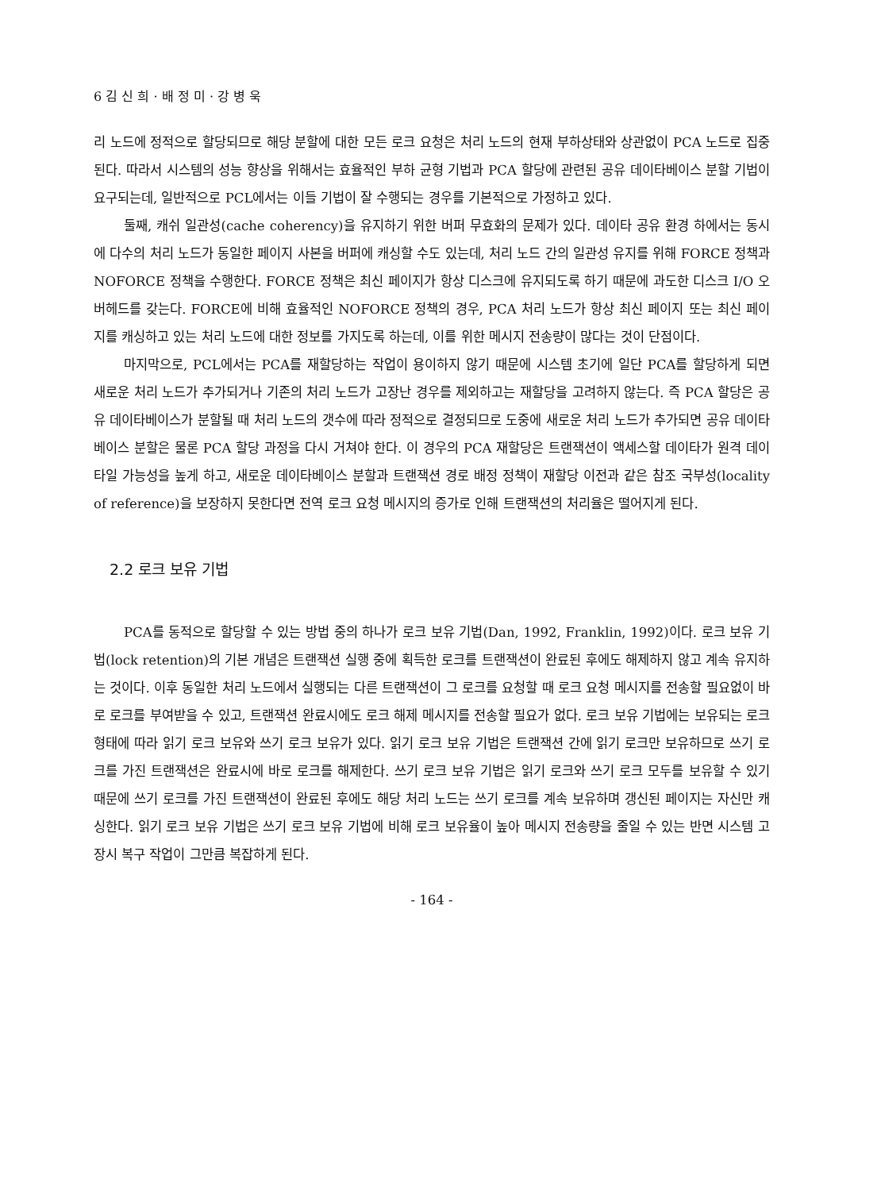6 김 신 희 · 배 정 미 · 강 병 욱
리 노드에 정적으로 할당되므로 해당 분할에 대한 모든 로크 요청은 처리 노드의 현재 부하상태와 상관없이 PCA 노드로 집중된다. 따라서 시스템의 성능 향상을 위해서는 효율적인 부하 균형 기법과 PCA 할당에 관련된 공유 데이타베이스 분할 기법이 요구되는데, 일반적으로 PCL에서는 이들 기법이 잘 수행되는 경우를 기본적으로 가정하고 있다.
둘째, 캐쉬 일관성(cache coherency)을 유지하기 위한 버퍼 무효화의 문제가 있다. 데이타 공유 환경 하에서는 동시에 다수의 처리 노드가 동일한 페이지 사본을 버퍼에 캐싱할 수도 있는데, 처리 노드 간의 일관성 유지를 위해 FORCE 정책과 NOFORCE 정책을 수행한다. FORCE 정책은 최신 페이지가 항상 디스크에 유지되도록 하기 때문에 과도한 디스크 I/O 오버헤드를 갖는다. FORCE에 비해 효율적인 NOFORCE 정책의 경우, PCA 처리 노드가 항상 최신 페이지 또는 최신 페이지를 캐싱하고 있는 처리 노드에 대한 정보를 가지도록 하는데, 이를 위한 메시지 전송량이 많다는 것이 단점이다.
마지막으로, PCL에서는 PCA를 재할당하는 작업이 용이하지 않기 때문에 시스템 초기에 일단 PCA를 할당하게 되면 새로운 처리 노드가 추가되거나 기존의 처리 노드가 고장난 경우를 제외하고는 재할당을 고려하지 않는다. 즉 PCA 할당은 공유 데이타베이스가 분할될 때 처리 노드의 갯수에 따라 정적으로 결정되므로 도중에 새로운 처리 노드가 추가되면 공유 데이타베이스 분할은 물론 PCA 할당 과정을 다시 거쳐야 한다. 이 경우의 PCA 재할당은 트랜잭션이 액세스할 데이타가 원격 데이타일 가능성을 높게 하고, 새로운 데이타베이스 분할과 트랜잭션 경로 배정 정책이 재할당 이전과 같은 참조 국부성(locality of reference)을 보장하지 못한다면 전역 로크 요청 메시지의 증가로 인해 트랜잭션의 처리율은 떨어지게 된다.
2.2 로크 보유 기법
PCA를 동적으로 할당할 수 있는 방법 중의 하나가 로크 보유 기법(Dan, 1992, Franklin, 1992)이다. 로크 보유 기법(lock retention)의 기본 개념은 트랜잭션 실행 중에 획득한 로크를 트랜잭션이 완료된 후에도 해제하지 않고 계속 유지하는 것이다. 이후 동일한 처리 노드에서 실행되는 다른 트랜잭션이 그 로크를 요청할 때 로크 요청 메시지를 전송할 필요없이 바로 로크를 부여받을 수 있고, 트랜잭션 완료시에도 로크 해제 메시지를 전송할 필요가 없다. 로크 보유 기법에는 보유되는 로크 형태에 따라 읽기 로크 보유와 쓰기 로크 보유가 있다. 읽기 로크 보유 기법은 트랜잭션 간에 읽기 로크만 보유하므로 쓰기 로크를 가진 트랜잭션은 완료시에 바로 로크를 해제한다. 쓰기 로크 보유 기법은 읽기 로크와 쓰기 로크 모두를 보유할 수 있기 때문에 쓰기 로크를 가진 트랜잭션이 완료된 후에도 해당 처리 노드는 쓰기 로크를 계속 보유하며 갱신된 페이지는 자신만 캐싱한다. 읽기 로크 보유 기법은 쓰기 로크 보유 기법에 비해 로크 보유율이 높아 메시지 전송량을 줄일 수 있는 반면 시스템 고장시 복구 작업이 그만큼 복잡하게 된다.
- 164 -